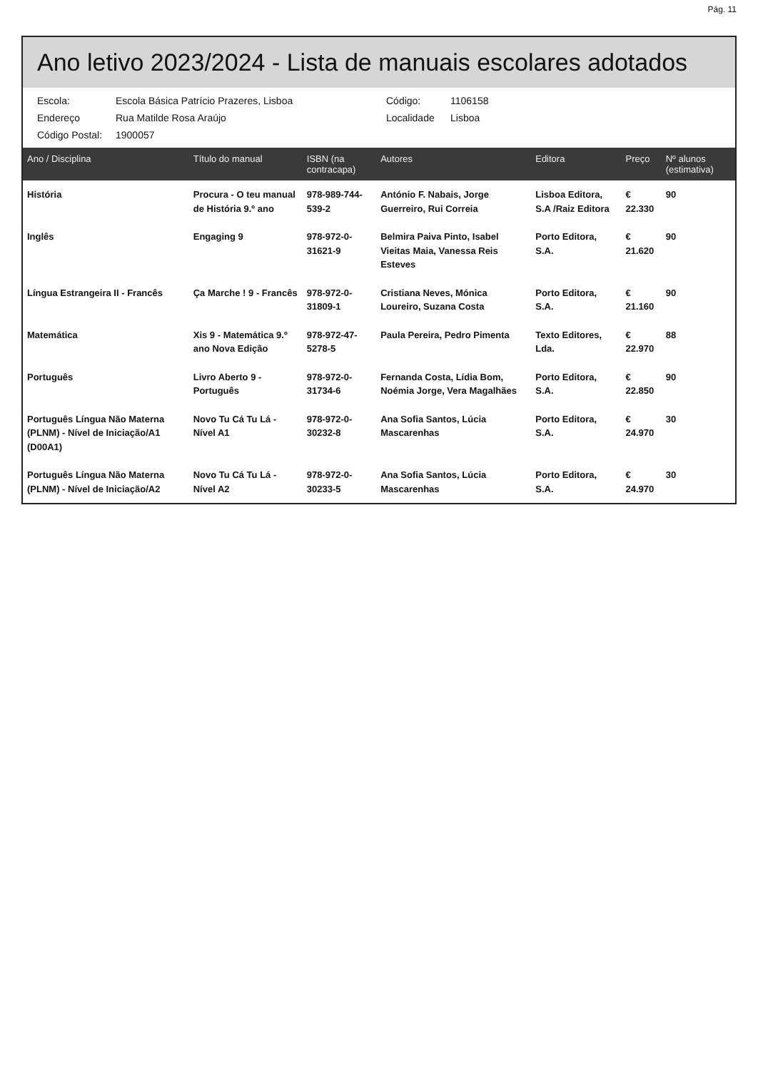Pág. 11
Ano letivo 2023/2024 - Lista de manuais escolares adotados
Escola: Escola Básica Patrício Prazeres, Lisboa Código: 1106158 Endereço Rua Matilde Rosa Araújo Localidade Lisboa Código Postal: 1900057
| Ano / Disciplina | Título do manual | ISBN (na contracapa) | Autores | Editora | Preço | Nº alunos (estimativa) |
| --- | --- | --- | --- | --- | --- | --- |
| História | Procura - O teu manual de História 9.º ano | 978-989-744-539-2 | António F. Nabais, Jorge Guerreiro, Rui Correia | Lisboa Editora, S.A /Raiz Editora | € 22.330 | 90 |
| Inglês | Engaging 9 | 978-972-0-31621-9 | Belmira Paiva Pinto, Isabel Vieitas Maia, Vanessa Reis Esteves | Porto Editora, S.A. | € 21.620 | 90 |
| Língua Estrangeira II - Francês | Ça Marche ! 9 - Francês | 978-972-0-31809-1 | Cristiana Neves, Mónica Loureiro, Suzana Costa | Porto Editora, S.A. | € 21.160 | 90 |
| Matemática | Xis 9 - Matemática 9.º ano Nova Edição | 978-972-47-5278-5 | Paula Pereira, Pedro Pimenta | Texto Editores, Lda. | € 22.970 | 88 |
| Português | Livro Aberto 9 - Português | 978-972-0-31734-6 | Fernanda Costa, Lídia Bom, Noémia Jorge, Vera Magalhães | Porto Editora, S.A. | € 22.850 | 90 |
| Português Língua Não Materna (PLNM) - Nível de Iniciação/A1 (D00A1) | Novo Tu Cá Tu Lá - Nível A1 | 978-972-0-30232-8 | Ana Sofia Santos, Lúcia Mascarenhas | Porto Editora, S.A. | € 24.970 | 30 |
| Português Língua Não Materna (PLNM) - Nível de Iniciação/A2 | Novo Tu Cá Tu Lá - Nível A2 | 978-972-0-30233-5 | Ana Sofia Santos, Lúcia Mascarenhas | Porto Editora, S.A. | € 24.970 | 30 |